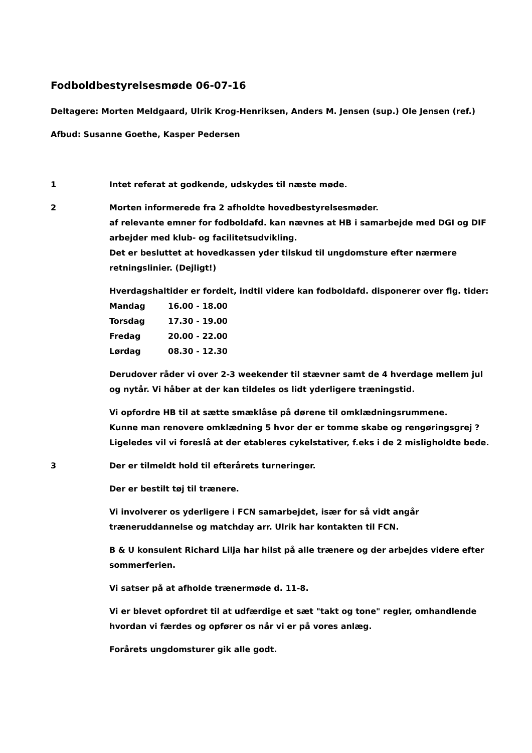Fodboldbestyrelsesmøde 06-07-16
Deltagere: Morten Meldgaard, Ulrik Krog-Henriksen, Anders M. Jensen (sup.) Ole Jensen (ref.)
Afbud: Susanne Goethe, Kasper Pedersen
1 Intet referat at godkende, udskydes til næste møde.
2 Morten informerede fra 2 afholdte hovedbestyrelsesmøder.
af relevante emner for fodboldafd. kan nævnes at HB i samarbejde med DGI og DIF arbejder med klub- og facilitetsudvikling.
Det er besluttet at hovedkassen yder tilskud til ungdomsture efter nærmere retningslinier. (Dejligt!)
Hverdagshaltider er fordelt, indtil videre kan fodboldafd. disponerer over flg. tider:
| Mandag | 16.00 - 18.00 |
| Torsdag | 17.30 - 19.00 |
| Fredag | 20.00 - 22.00 |
| Lørdag | 08.30 - 12.30 |
Derudover råder vi over 2-3 weekender til stævner samt de 4 hverdage mellem jul og nytår. Vi håber at der kan tildeles os lidt yderligere træningstid.
Vi opfordre HB til at sætte smæklåse på dørene til omklædningsrummene.
Kunne man renovere omklædning 5 hvor der er tomme skabe og rengøringsgrej ?
Ligeledes vil vi foreslå at der etableres cykelstativer, f.eks i de 2 misligholdte bede.
3 Der er tilmeldt hold til efterårets turneringer.
Der er bestilt tøj til trænere.
Vi involverer os yderligere i FCN samarbejdet, især for så vidt angår træneruddannelse og matchday arr. Ulrik har kontakten til FCN.
B & U konsulent Richard Lilja har hilst på alle trænere og der arbejdes videre efter sommerferien.
Vi satser på at afholde trænermøde d. 11-8.
Vi er blevet opfordret til at udfærdige et sæt "takt og tone" regler, omhandlende hvordan vi færdes og opfører os når vi er på vores anlæg.
Forårets ungdomsturer gik alle godt.